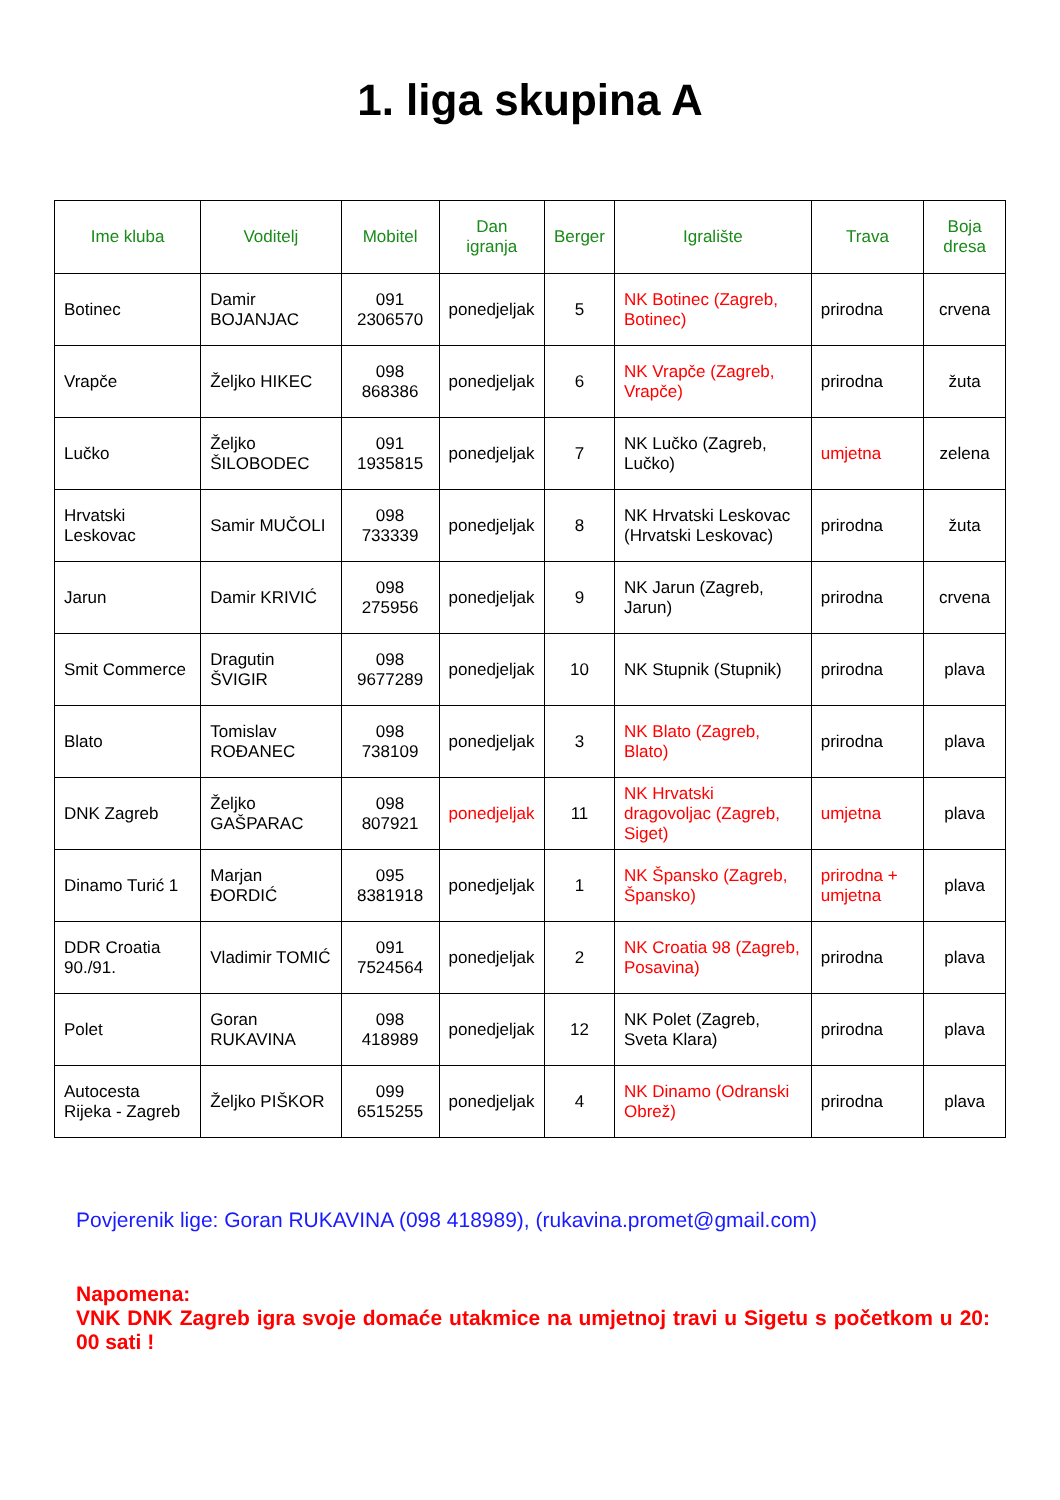1. liga skupina A
| Ime kluba | Voditelj | Mobitel | Dan igranja | Berger | Igralište | Trava | Boja dresa |
| --- | --- | --- | --- | --- | --- | --- | --- |
| Botinec | Damir BOJANJAC | 091 2306570 | ponedjeljak | 5 | NK Botinec (Zagreb, Botinec) | prirodna | crvena |
| Vrapče | Željko HIKEC | 098 868386 | ponedjeljak | 6 | NK Vrapče (Zagreb, Vrapče) | prirodna | žuta |
| Lučko | Željko ŠILOBODEC | 091 1935815 | ponedjeljak | 7 | NK Lučko (Zagreb, Lučko) | umjetna | zelena |
| Hrvatski Leskovac | Samir MUČOLI | 098 733339 | ponedjeljak | 8 | NK Hrvatski Leskovac (Hrvatski Leskovac) | prirodna | žuta |
| Jarun | Damir KRIVIĆ | 098 275956 | ponedjeljak | 9 | NK Jarun (Zagreb, Jarun) | prirodna | crvena |
| Smit Commerce | Dragutin ŠVIGIR | 098 9677289 | ponedjeljak | 10 | NK Stupnik (Stupnik) | prirodna | plava |
| Blato | Tomislav ROĐANEC | 098 738109 | ponedjeljak | 3 | NK Blato (Zagreb, Blato) | prirodna | plava |
| DNK Zagreb | Željko GAŠPARAC | 098 807921 | ponedjeljak | 11 | NK Hrvatski dragovoljac (Zagreb, Siget) | umjetna | plava |
| Dinamo Turić 1 | Marjan ĐORDIĆ | 095 8381918 | ponedjeljak | 1 | NK Špansko (Zagreb, Špansko) | prirodna + umjetna | plava |
| DDR Croatia 90./91. | Vladimir TOMIĆ | 091 7524564 | ponedjeljak | 2 | NK Croatia 98 (Zagreb, Posavina) | prirodna | plava |
| Polet | Goran RUKAVINA | 098 418989 | ponedjeljak | 12 | NK Polet (Zagreb, Sveta Klara) | prirodna | plava |
| Autocesta Rijeka - Zagreb | Željko PIŠKOR | 099 6515255 | ponedjeljak | 4 | NK Dinamo (Odranski Obrež) | prirodna | plava |
Povjerenik lige: Goran RUKAVINA (098 418989), (rukavina.promet@gmail.com)
Napomena:
VNK DNK Zagreb igra svoje domaće utakmice na umjetnoj travi u Sigetu s početkom u 20: 00 sati !